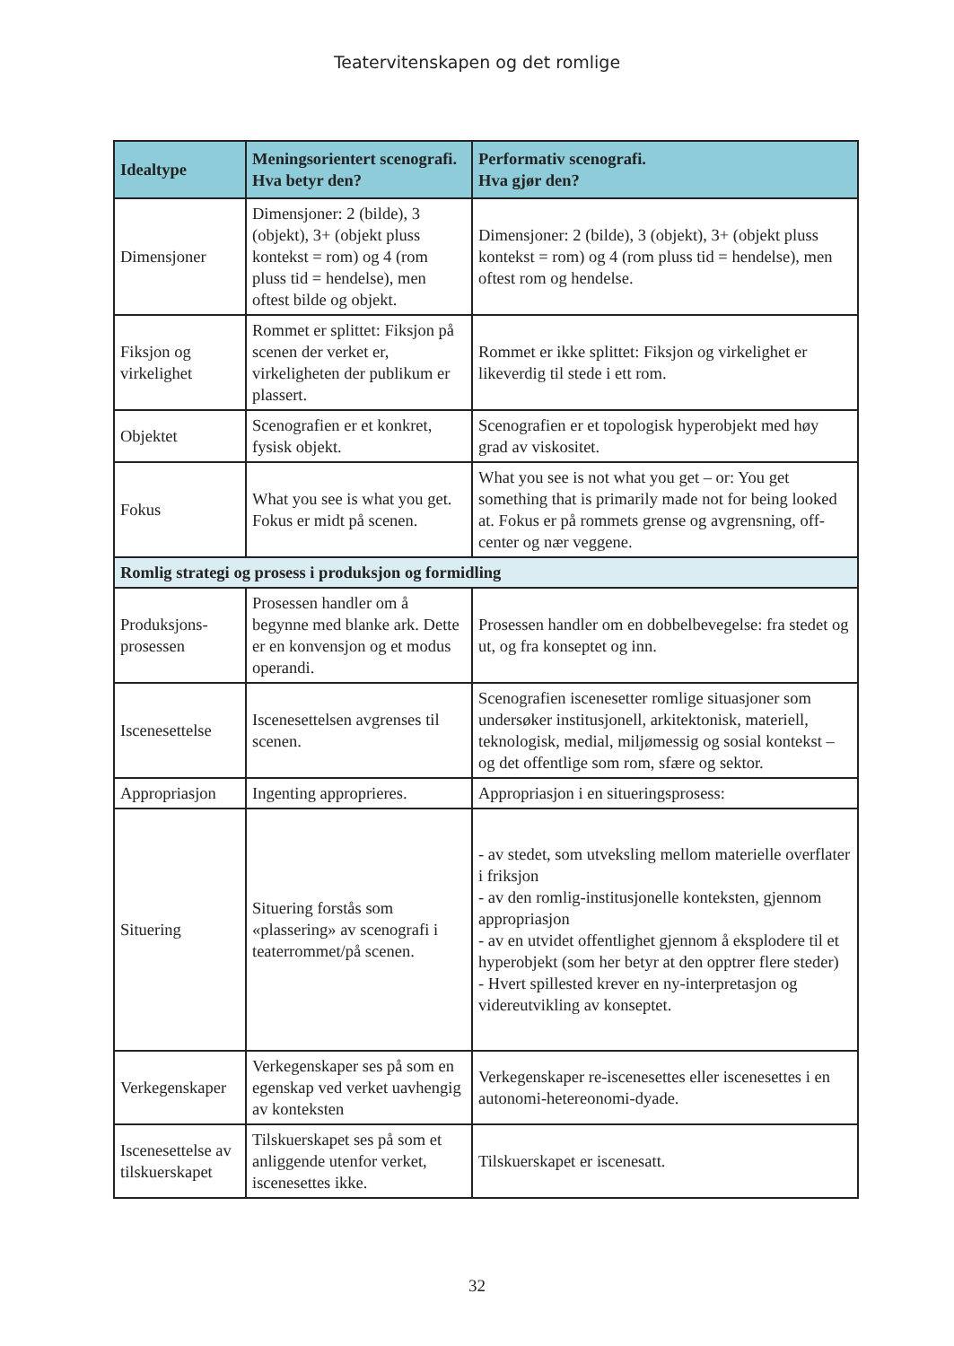Teatervitenskapen og det romlige
| Idealtype | Meningsorientert scenografi. Hva betyr den? | Performativ scenografi. Hva gjør den? |
| --- | --- | --- |
| Dimensjoner | Dimensjoner: 2 (bilde), 3 (objekt), 3+ (objekt pluss kontekst = rom) og 4 (rom pluss tid = hendelse), men oftest bilde og objekt. | Dimensjoner: 2 (bilde), 3 (objekt), 3+ (objekt pluss kontekst = rom) og 4 (rom pluss tid = hendelse), men oftest rom og hendelse. |
| Fiksjon og virkelighet | Rommet er splittet: Fiksjon på scenen der verket er, virkeligheten der publikum er plassert. | Rommet er ikke splittet: Fiksjon og virkelighet er likeverdig til stede i ett rom. |
| Objektet | Scenografien er et konkret, fysisk objekt. | Scenografien er et topologisk hyperobjekt med høy grad av viskositet. |
| Fokus | What you see is what you get. Fokus er midt på scenen. | What you see is not what you get – or: You get something that is primarily made not for being looked at. Fokus er på rommets grense og avgrensning, off-center og nær veggene. |
| Romlig strategi og prosess i produksjon og formidling | | |
| Produksjons-prosessen | Prosessen handler om å begynne med blanke ark. Dette er en konvensjon og et modus operandi. | Prosessen handler om en dobbelbevegelse: fra stedet og ut, og fra konseptet og inn. |
| Iscenesettelse | Iscenesettelsen avgrenses til scenen. | Scenografien iscenesetter romlige situasjoner som undersøker institusjonell, arkitektonisk, materiell, teknologisk, medial, miljømessig og sosial kontekst – og det offentlige som rom, sfære og sektor. |
| Appropriasjon | Ingenting approprieres. | Appropriasjon i en situeringsprosess: |
| Situering | Situering forstås som «plassering» av scenografi i teaterrommet/på scenen. | - av stedet, som utveksling mellom materielle overflater i friksjon - av den romlig-institusjonelle konteksten, gjennom appropriasjon - av en utvidet offentlighet gjennom å eksplodere til et hyperobjekt (som her betyr at den opptrer flere steder) - Hvert spillested krever en ny-interpretasjon og videreutvikling av konseptet. |
| Verkegenskaper | Verkegenskaper ses på som en egenskap ved verket uavhengig av konteksten | Verkegenskaper re-iscenesettes eller iscenesettes i en autonomi-hetereonomi-dyade. |
| Iscenesettelse av tilskuerskapet | Tilskuerskapet ses på som et anliggende utenfor verket, iscenesettes ikke. | Tilskuerskapet er iscenesatt. |
32